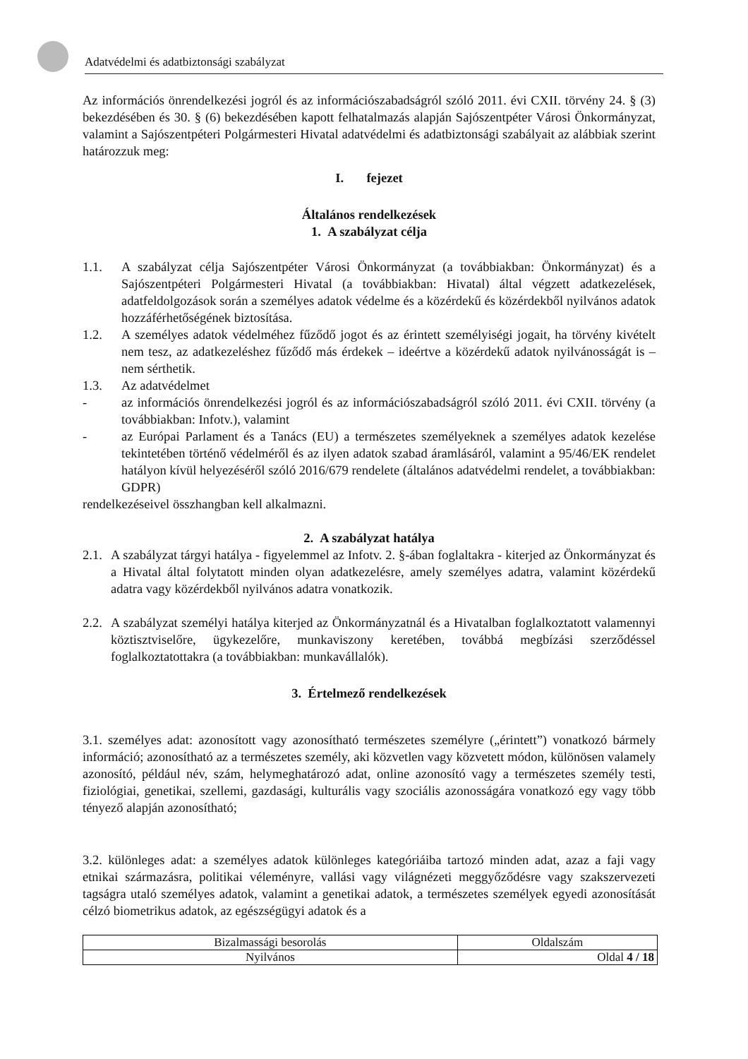Adatvédelmi és adatbiztonsági szabályzat
Az információs önrendelkezési jogról és az információszabadságról szóló 2011. évi CXII. törvény 24. § (3) bekezdésében és 30. § (6) bekezdésében kapott felhatalmazás alapján Sajószentpéter Városi Önkormányzat, valamint a Sajószentpéteri Polgármesteri Hivatal adatvédelmi és adatbiztonsági szabályait az alábbiak szerint határozzuk meg:
I. fejezet
Általános rendelkezések
1. A szabályzat célja
1.1. A szabályzat célja Sajószentpéter Városi Önkormányzat (a továbbiakban: Önkormányzat) és a Sajószentpéteri Polgármesteri Hivatal (a továbbiakban: Hivatal) által végzett adatkezelések, adatfeldolgozások során a személyes adatok védelme és a közérdekű és közérdekből nyilvános adatok hozzáférhetőségének biztosítása.
1.2. A személyes adatok védelméhez fűződő jogot és az érintett személyiségi jogait, ha törvény kivételt nem tesz, az adatkezeléshez fűződő más érdekek – ideértve a közérdekű adatok nyilvánosságát is – nem sérthetik.
1.3. Az adatvédelmet
- az információs önrendelkezési jogról és az információszabadságról szóló 2011. évi CXII. törvény (a továbbiakban: Infotv.), valamint
- az Európai Parlament és a Tanács (EU) a természetes személyeknek a személyes adatok kezelése tekintetében történő védelméről és az ilyen adatok szabad áramlásáról, valamint a 95/46/EK rendelet hatályon kívül helyezéséről szóló 2016/679 rendelete (általános adatvédelmi rendelet, a továbbiakban: GDPR)
rendelkezéseivel összhangban kell alkalmazni.
2. A szabályzat hatálya
2.1.
A szabályzat tárgyi hatálya - figyelemmel az Infotv. 2. §-ában foglaltakra - kiterjed az Önkormányzat és a Hivatal által folytatott minden olyan adatkezelésre, amely személyes adatra, valamint közérdekű adatra vagy közérdekből nyilvános adatra vonatkozik.
2.2.
A szabályzat személyi hatálya kiterjed az Önkormányzatnál és a Hivatalban foglalkoztatott valamennyi köztisztviselőre, ügykezelőre, munkaviszony keretében, továbbá megbízási szerződéssel foglalkoztatottakra (a továbbiakban: munkavállalók).
3. Értelmező rendelkezések
3.1. személyes adat: azonosított vagy azonosítható természetes személyre („érintett”) vonatkozó bármely információ; azonosítható az a természetes személy, aki közvetlen vagy közvetett módon, különösen valamely azonosító, például név, szám, helymeghatározó adat, online azonosító vagy a természetes személy testi, fiziológiai, genetikai, szellemi, gazdasági, kulturális vagy szociális azonosságára vonatkozó egy vagy több tényező alapján azonosítható;
3.2. különleges adat: a személyes adatok különleges kategóriáiba tartozó minden adat, azaz a faji vagy etnikai származásra, politikai véleményre, vallási vagy világnézeti meggyőződésre vagy szakszervezeti tagságra utaló személyes adatok, valamint a genetikai adatok, a természetes személyek egyedi azonosítását célzó biometrikus adatok, az egészségügyi adatok és a
| Bizalmassági besorolás | Oldalszám |
| Nyilvános | Oldal 4 / 18 |